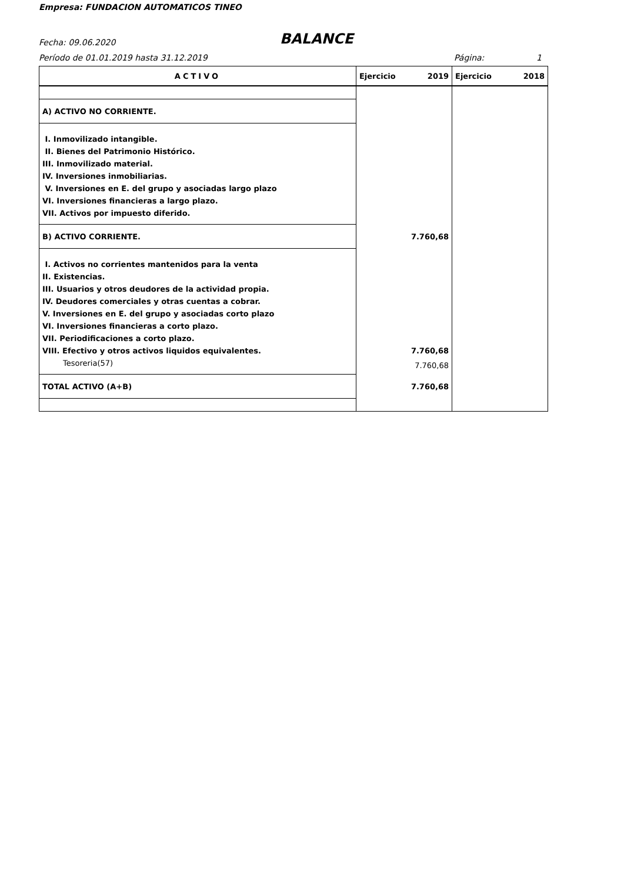Empresa: FUNDACION AUTOMATICOS TINEO
Fecha: 09.06.2020
BALANCE
Período de 01.01.2019 hasta 31.12.2019
Página: 1
| ACTIVO | Ejercicio 2019 | Ejercicio 2018 |
| --- | --- | --- |
| A) ACTIVO NO CORRIENTE. | | |
| I. Inmovilizado intangible. | | |
| II. Bienes del Patrimonio Histórico. | | |
| III. Inmovilizado material. | | |
| IV. Inversiones inmobiliarias. | | |
| V. Inversiones en E. del grupo y asociadas largo plazo | | |
| VI. Inversiones financieras a largo plazo. | | |
| VII. Activos por impuesto diferido. | | |
| B) ACTIVO CORRIENTE. | 7.760,68 | |
| I. Activos no corrientes mantenidos para la venta | | |
| II. Existencias. | | |
| III. Usuarios y otros deudores de la actividad propia. | | |
| IV. Deudores comerciales y otras cuentas a cobrar. | | |
| V. Inversiones en E. del grupo y asociadas corto plazo | | |
| VI. Inversiones financieras a corto plazo. | | |
| VII. Periodificaciones a corto plazo. | | |
| VIII. Efectivo y otros activos liquidos equivalentes. | 7.760,68 | |
| Tesoreria(57) | 7.760,68 | |
| TOTAL ACTIVO (A+B) | 7.760,68 | |